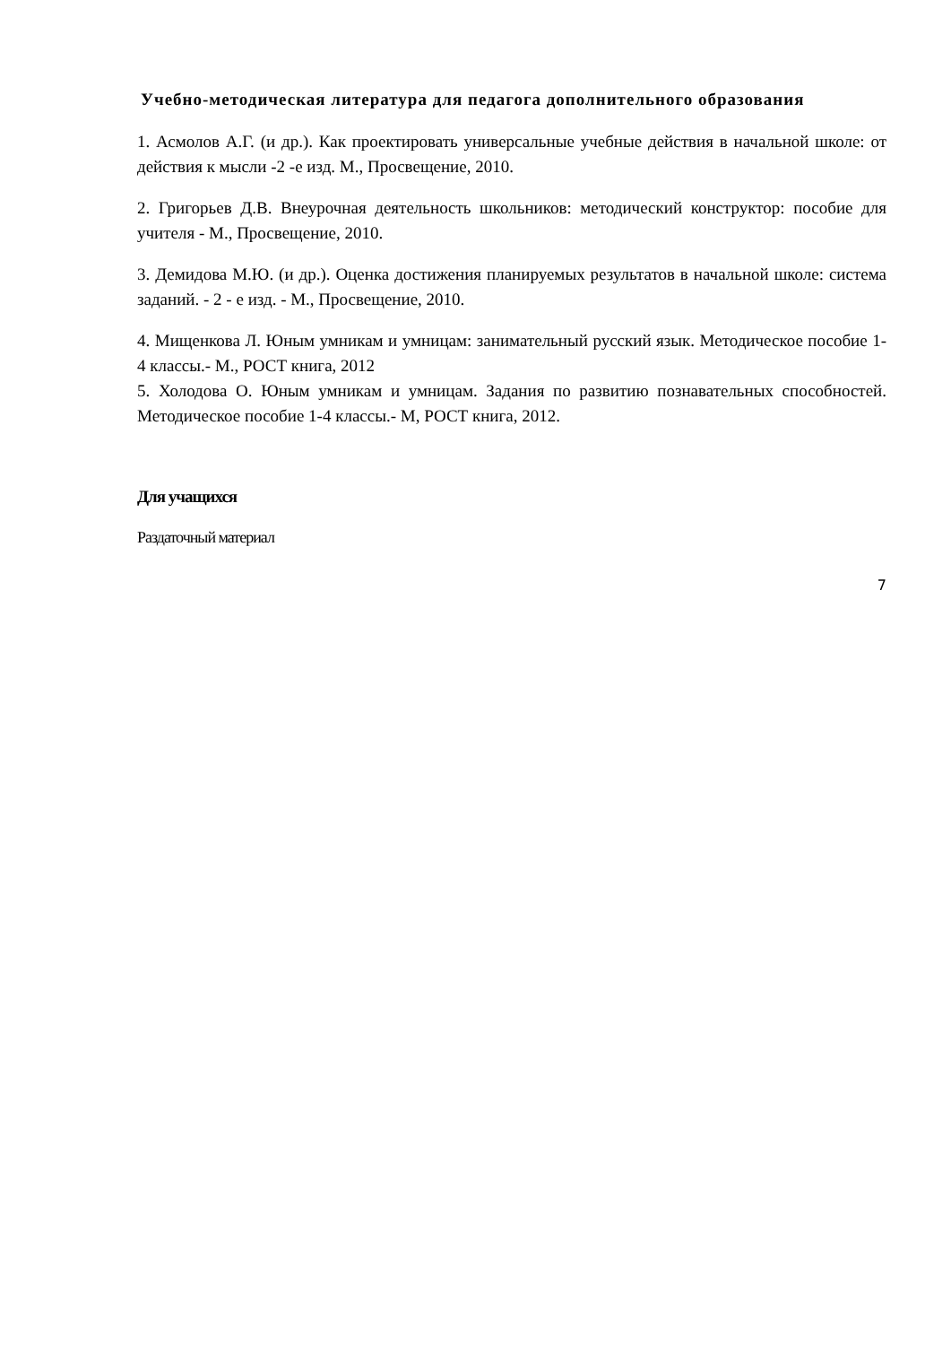Учебно-методическая литература для педагога дополнительного образования
1. Асмолов А.Г. (и др.). Как проектировать универсальные учебные действия в начальной школе: от действия к мысли -2 -е изд. М., Просвещение, 2010.
2. Григорьев Д.В. Внеурочная деятельность школьников: методический конструктор: пособие для учителя - М., Просвещение, 2010.
3. Демидова М.Ю. (и др.). Оценка достижения планируемых результатов в начальной школе: система заданий. - 2 - е изд. - М., Просвещение, 2010.
4. Мищенкова Л. Юным умникам и умницам: занимательный русский язык. Методическое пособие 1-4 классы.- М., РОСТ книга, 2012
5. Холодова О. Юным умникам и умницам. Задания по развитию познавательных способностей. Методическое пособие 1-4 классы.- М, РОСТ книга, 2012.
Для учащихся
Раздаточный материал
7